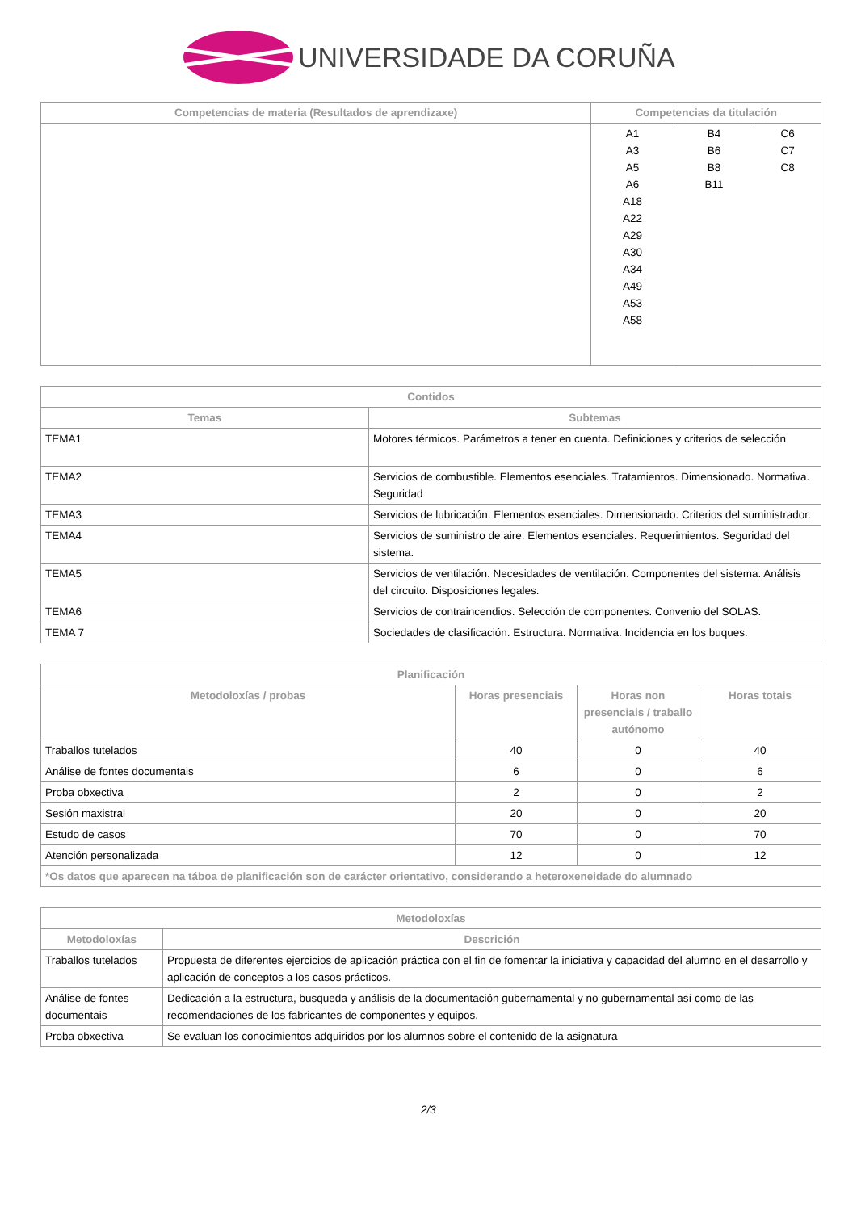UNIVERSIDADE DA CORUÑA
| Competencias de materia (Resultados de aprendizaxe) | Competencias da titulación | | |
| --- | --- | --- | --- |
| | A1 A3 A5 A6 A18 A22 A29 A30 A34 A49 A53 A58 | B4 B6 B8 B11 | C6 C7 C8 |
| Contidos | |
| --- | --- |
| Temas | Subtemas |
| TEMA1 | Motores térmicos. Parámetros a tener en cuenta. Definiciones y criterios de selección |
| TEMA2 | Servicios de combustible. Elementos esenciales. Tratamientos. Dimensionado. Normativa. Seguridad |
| TEMA3 | Servicios de lubricación. Elementos esenciales. Dimensionado. Criterios del suministrador. |
| TEMA4 | Servicios de suministro de aire. Elementos esenciales. Requerimientos. Seguridad del sistema. |
| TEMA5 | Servicios de ventilación. Necesidades de ventilación. Componentes del sistema. Análisis del circuito. Disposiciones legales. |
| TEMA6 | Servicios de contraincendios. Selección de componentes. Convenio del SOLAS. |
| TEMA 7 | Sociedades de clasificación. Estructura. Normativa. Incidencia en los buques. |
| Planificación | | | |
| --- | --- | --- | --- |
| Metodoloxías / probas | Horas presenciais | Horas non presenciais / traballo autónomo | Horas totais |
| Traballos tutelados | 40 | 0 | 40 |
| Análise de fontes documentais | 6 | 0 | 6 |
| Proba obxectiva | 2 | 0 | 2 |
| Sesión maxistral | 20 | 0 | 20 |
| Estudo de casos | 70 | 0 | 70 |
| Atención personalizada | 12 | 0 | 12 |
| *Os datos que aparecen na táboa de planificación son de carácter orientativo, considerando a heteroxeneidade do alumnado | | | |
| Metodoloxías | |
| --- | --- |
| Metodoloxías | Descrición |
| Traballos tutelados | Propuesta de diferentes ejercicios de aplicación práctica con el fin de fomentar la iniciativa y capacidad del alumno en el desarrollo y aplicación de conceptos a los casos prácticos. |
| Análise de fontes documentais | Dedicación a la estructura, busqueda y análisis de la documentación gubernamental y no gubernamental así como de las recomendaciones de los fabricantes de componentes y equipos. |
| Proba obxectiva | Se evaluan los conocimientos adquiridos por los alumnos sobre el contenido de la asignatura |
2/3